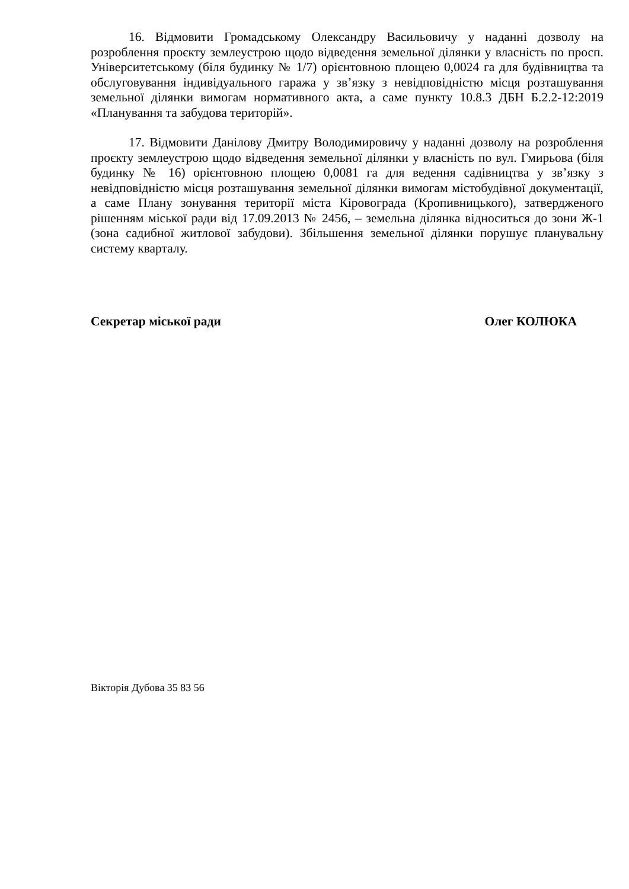16. Відмовити Громадському Олександру Васильовичу у наданні дозволу на розроблення проєкту землеустрою щодо відведення земельної ділянки у власність по просп. Університетському (біля будинку № 1/7) орієнтовною площею 0,0024 га для будівництва та обслуговування індивідуального гаража у зв’язку з невідповідністю місця розташування земельної ділянки вимогам нормативного акта, а саме пункту 10.8.3 ДБН Б.2.2-12:2019 «Планування та забудова територій».
17. Відмовити Данілову Дмитру Володимировичу у наданні дозволу на розроблення проєкту землеустрою щодо відведення земельної ділянки у власність по вул. Гмирьова (біля будинку № 16) орієнтовною площею 0,0081 га для ведення садівництва у зв’язку з невідповідністю місця розташування земельної ділянки вимогам містобудівної документації, а саме Плану зонування території міста Кіровограда (Кропивницького), затвердженого рішенням міської ради від 17.09.2013 № 2456, – земельна ділянка відноситься до зони Ж-1 (зона садибної житлової забудови). Збільшення земельної ділянки порушує планувальну систему кварталу.
Секретар міської ради Олег КОЛЮКА
Вікторія Дубова 35 83 56